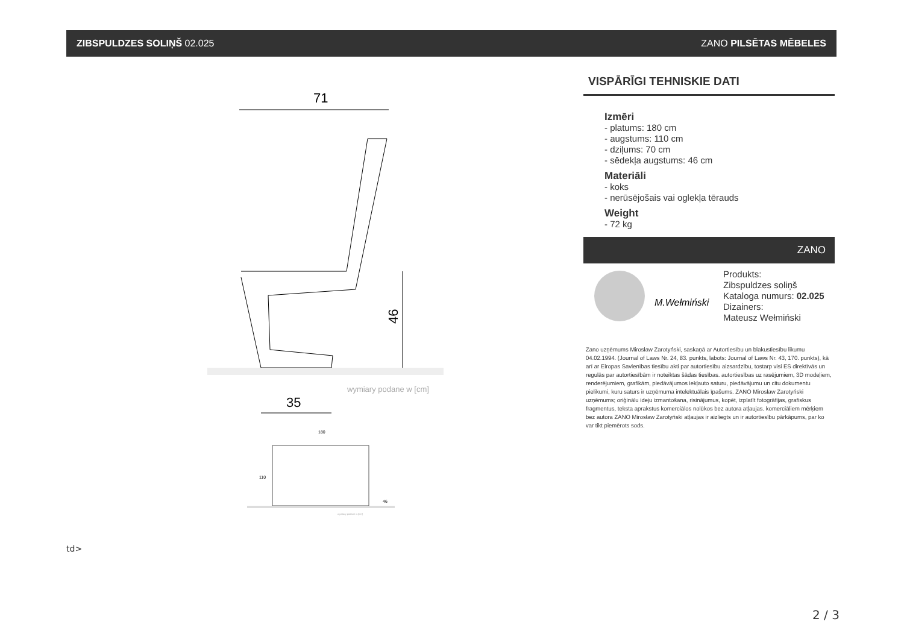ZIBSPULDZES SOLIŅŠ 02.025 ZANO PILSĒTAS MĒBELES
71
46
wymiary podane w [cm]
35
180
110
46
wymiary podane w [cm]
VISPĀRĪGI TEHNISKIE DATI
Izmēri
- platums: 180 cm
- augstums: 110 cm
- dziļums: 70 cm
- sēdekļa augstums: 46 cm
Materiāli
- koks
- nerūsējošais vai oglekļa tērauds
Weight
- 72 kg
ZANO
M.Wełmiński
Produkts:
Zibspuldzes soliņš
Kataloga numurs: 02.025
Dizainers:
Mateusz Wełmiński
Zano uzņēmums Mirosław Zarotyński, saskaņā ar Autortiesību un blakustiesību likumu 04.02.1994. (Journal of Laws Nr. 24, 83. punkts, labots: Journal of Laws Nr. 43, 170. punkts), kā arī ar Eiropas Savienības tiesību akti par autortiesību aizsardzību, tostarp visi ES direktīvās un regulās par autortiesībām ir noteiktas šādas tiesības. autortiesības uz rasējumiem, 3D modeļiem, renderējumiem, grafikām, piedāvājumos iekļauto saturu, piedāvājumu un citu dokumentu pielikumi, kuru saturs ir uzņēmuma intelektuālais īpašums. ZANO Mirosław Zarotyński uzņēmums; oriģinālu ideju izmantošana, risinājumus, kopēt, izplatīt fotogrāfijas, grafiskus fragmentus, teksta aprakstus komerciālos nolūkos bez autora atļaujas. komerciāliem mērķiem bez autora ZANO Mirosław Zarotyński atļaujas ir aizliegts un ir autortiesību pārkāpums, par ko var tikt piemērots sods.
td>
2 / 3